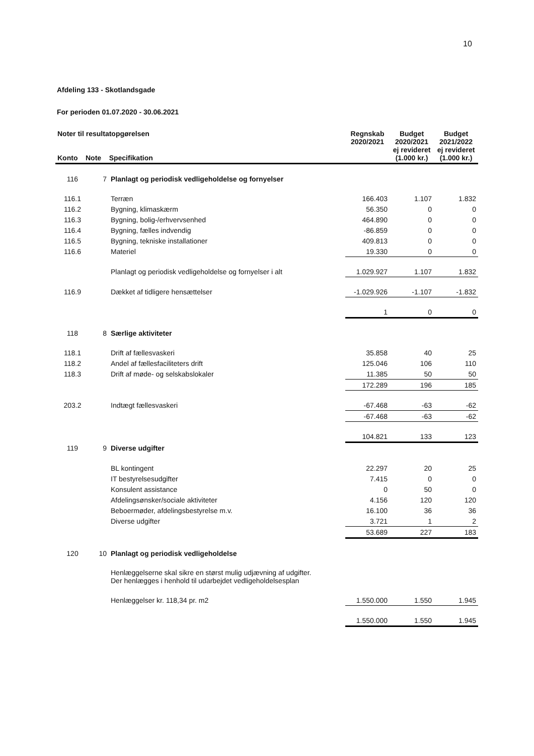10
Afdeling 133 - Skotlandsgade
For perioden 01.07.2020 - 30.06.2021
| Noter til resultatopgørelsen Konto Note Specifikation | | | Regnskab 2020/2021 | Budget 2020/2021 ej revideret (1.000 kr.) | Budget 2021/2022 ej revideret (1.000 kr.) |
| --- | --- | --- | --- | --- | --- |
| 116 | 7 | Planlagt og periodisk vedligeholdelse og fornyelser | | | |
| 116.1 | | Terræn | 166.403 | 1.107 | 1.832 |
| 116.2 | | Bygning, klimaskærm | 56.350 | 0 | 0 |
| 116.3 | | Bygning, bolig-/erhvervsenhed | 464.890 | 0 | 0 |
| 116.4 | | Bygning, fælles indvendig | -86.859 | 0 | 0 |
| 116.5 | | Bygning, tekniske installationer | 409.813 | 0 | 0 |
| 116.6 | | Materiel | 19.330 | 0 | 0 |
| | | Planlagt og periodisk vedligeholdelse og fornyelser i alt | 1.029.927 | 1.107 | 1.832 |
| 116.9 | | Dækket af tidligere hensættelser | -1.029.926 | -1.107 | -1.832 |
| | | | 1 | 0 | 0 |
| 118 | 8 | Særlige aktiviteter | | | |
| 118.1 | | Drift af fællesvaskeri | 35.858 | 40 | 25 |
| 118.2 | | Andel af fællesfaciliteters drift | 125.046 | 106 | 110 |
| 118.3 | | Drift af møde- og selskabslokaler | 11.385 | 50 | 50 |
| | | | 172.289 | 196 | 185 |
| 203.2 | | Indtægt fællesvaskeri | -67.468 | -63 | -62 |
| | | | -67.468 | -63 | -62 |
| | | | 104.821 | 133 | 123 |
| 119 | 9 | Diverse udgifter | | | |
| | | BL kontingent | 22.297 | 20 | 25 |
| | | IT bestyrelsesudgifter | 7.415 | 0 | 0 |
| | | Konsulent assistance | 0 | 50 | 0 |
| | | Afdelingsønsker/sociale aktiviteter | 4.156 | 120 | 120 |
| | | Beboermøder, afdelingsbestyrelse m.v. | 16.100 | 36 | 36 |
| | | Diverse udgifter | 3.721 | 1 | 2 |
| | | | 53.689 | 227 | 183 |
| 120 | 10 | Planlagt og periodisk vedligeholdelse | | | |
| | | Henlæggelserne skal sikre en størst mulig udjævning af udgifter. Der henlægges i henhold til udarbejdet vedligeholdelsesplan | | | |
| | | Henlæggelser kr. 118,34 pr. m2 | 1.550.000 | 1.550 | 1.945 |
| | | | 1.550.000 | 1.550 | 1.945 |